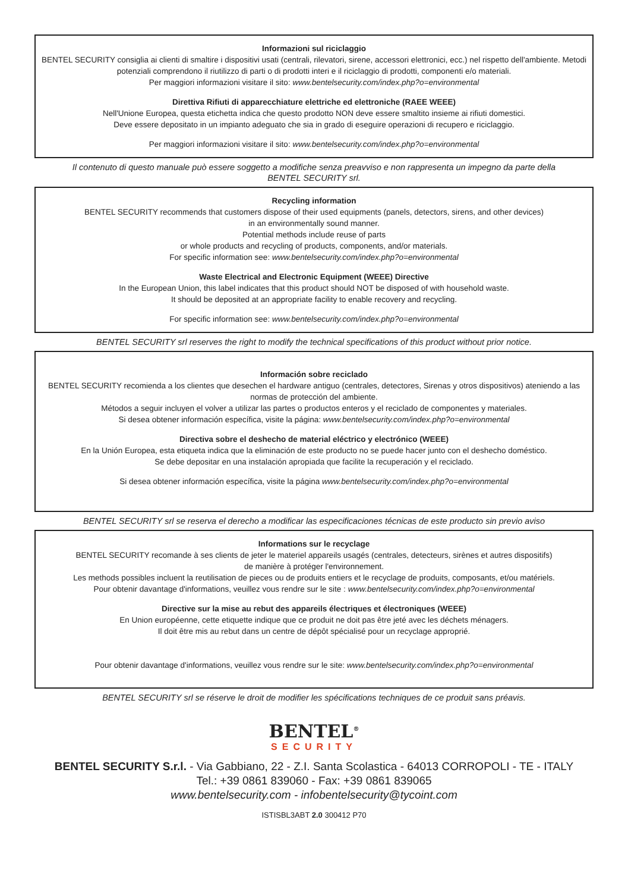Informazioni sul riciclaggio
BENTEL SECURITY consiglia ai clienti di smaltire i dispositivi usati (centrali, rilevatori, sirene, accessori elettronici, ecc.) nel rispetto dell'ambiente. Metodi potenziali comprendono il riutilizzo di parti o di prodotti interi e il riciclaggio di prodotti, componenti e/o materiali.
Per maggiori informazioni visitare il sito: www.bentelsecurity.com/index.php?o=environmental
Direttiva Rifiuti di apparecchiature elettriche ed elettroniche (RAEE WEEE)
Nell'Unione Europea, questa etichetta indica che questo prodotto NON deve essere smaltito insieme ai rifiuti domestici.
Deve essere depositato in un impianto adeguato che sia in grado di eseguire operazioni di recupero e riciclaggio.
Per maggiori informazioni visitare il sito: www.bentelsecurity.com/index.php?o=environmental
Il contenuto di questo manuale può essere soggetto a modifiche senza preavviso e non rappresenta un impegno da parte della BENTEL SECURITY srl.
Recycling information
BENTEL SECURITY recommends that customers dispose of their used equipments (panels, detectors, sirens, and other devices)
in an environmentally sound manner.
Potential methods include reuse of parts
or whole products and recycling of products, components, and/or materials.
For specific information see: www.bentelsecurity.com/index.php?o=environmental
Waste Electrical and Electronic Equipment (WEEE) Directive
In the European Union, this label indicates that this product should NOT be disposed of with household waste.
It should be deposited at an appropriate facility to enable recovery and recycling.
For specific information see: www.bentelsecurity.com/index.php?o=environmental
BENTEL SECURITY srl reserves the right to modify the technical specifications of this product without prior notice.
Información sobre reciclado
BENTEL SECURITY recomienda a los clientes que desechen el hardware antiguo (centrales, detectores, Sirenas y otros dispositivos) ateniendo a las normas de protección del ambiente.
Métodos a seguir incluyen el volver a utilizar las partes o productos enteros y el reciclado de componentes y materiales.
Si desea obtener información específica, visite la página: www.bentelsecurity.com/index.php?o=environmental
Directiva sobre el deshecho de material eléctrico y electrónico (WEEE)
En la Unión Europea, esta etiqueta indica que la eliminación de este producto no se puede hacer junto con el deshecho doméstico.
Se debe depositar en una instalación apropiada que facilite la recuperación y el reciclado.
Si desea obtener información específica, visite la página www.bentelsecurity.com/index.php?o=environmental
BENTEL SECURITY srl se reserva el derecho a modificar las especificaciones técnicas de este producto sin previo aviso
Informations sur le recyclage
BENTEL SECURITY recomande à ses clients de jeter le materiel appareils usagés (centrales, detecteurs, sirènes et autres dispositifs)
de manière à protéger l'environnement.
Les methods possibles incluent la reutilisation de pieces ou de produits entiers et le recyclage de produits, composants, et/ou matériels.
Pour obtenir davantage d'informations, veuillez vous rendre sur le site : www.bentelsecurity.com/index.php?o=environmental
Directive sur la mise au rebut des appareils électriques et électroniques (WEEE)
En Union européenne, cette etiquette indique que ce produit ne doit pas être jeté avec les déchets ménagers.
Il doit être mis au rebut dans un centre de dépôt spécialisé pour un recyclage approprié.
Pour obtenir davantage d'informations, veuillez vous rendre sur le site: www.bentelsecurity.com/index.php?o=environmental
BENTEL SECURITY srl se réserve le droit de modifier les spécifications techniques de ce produit sans préavis.
BENTEL<sup>®</sup>
SECURITY
BENTEL SECURITY S.r.l. - Via Gabbiano, 22 - Z.I. Santa Scolastica - 64013 CORROPOLI - TE - ITALY
Tel.: +39 0861 839060 - Fax: +39 0861 839065
www.bentelsecurity.com - infobentelsecurity@tycoint.com
ISTISBL3ABT 2.0 300412 P70